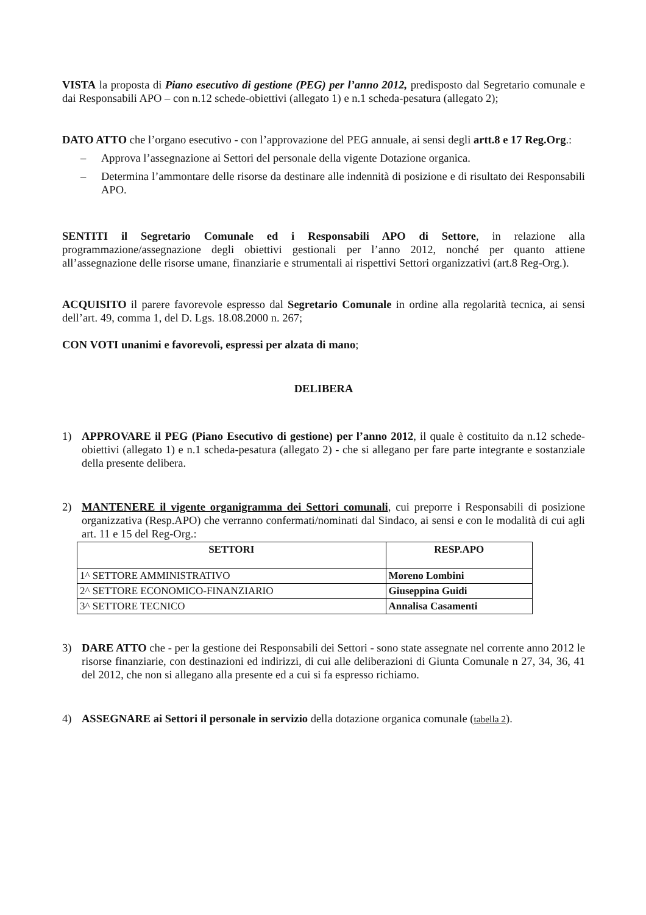VISTA la proposta di Piano esecutivo di gestione (PEG) per l’anno 2012, predisposto dal Segretario comunale e dai Responsabili APO – con n.12 schede-obiettivi (allegato 1) e n.1 scheda-pesatura (allegato 2);
DATO ATTO che l’organo esecutivo - con l’approvazione del PEG annuale, ai sensi degli artt.8 e 17 Reg.Org.:
– Approva l’assegnazione ai Settori del personale della vigente Dotazione organica.
– Determina l’ammontare delle risorse da destinare alle indennità di posizione e di risultato dei Responsabili APO.
SENTITI il Segretario Comunale ed i Responsabili APO di Settore, in relazione alla programmazione/assegnazione degli obiettivi gestionali per l’anno 2012, nonché per quanto attiene all’assegnazione delle risorse umane, finanziarie e strumentali ai rispettivi Settori organizzativi (art.8 Reg-Org.).
ACQUISITO il parere favorevole espresso dal Segretario Comunale in ordine alla regolarità tecnica, ai sensi dell’art. 49, comma 1, del D. Lgs. 18.08.2000 n. 267;
CON VOTI unanimi e favorevoli, espressi per alzata di mano;
DELIBERA
1) APPROVARE il PEG (Piano Esecutivo di gestione) per l’anno 2012, il quale è costituito da n.12 schede-obiettivi (allegato 1) e n.1 scheda-pesatura (allegato 2) - che si allegano per fare parte integrante e sostanziale della presente delibera.
2) MANTENERE il vigente organigramma dei Settori comunali, cui preporre i Responsabili di posizione organizzativa (Resp.APO) che verranno confermati/nominati dal Sindaco, ai sensi e con le modalità di cui agli art. 11 e 15 del Reg-Org.:
| SETTORI | RESP.APO |
| --- | --- |
| 1^ SETTORE AMMINISTRATIVO | Moreno Lombini |
| 2^ SETTORE ECONOMICO-FINANZIARIO | Giuseppina Guidi |
| 3^ SETTORE TECNICO | Annalisa Casamenti |
3) DARE ATTO che - per la gestione dei Responsabili dei Settori - sono state assegnate nel corrente anno 2012 le risorse finanziarie, con destinazioni ed indirizzi, di cui alle deliberazioni di Giunta Comunale n 27, 34, 36, 41 del 2012, che non si allegano alla presente ed a cui si fa espresso richiamo.
4) ASSEGNARE ai Settori il personale in servizio della dotazione organica comunale (tabella 2).